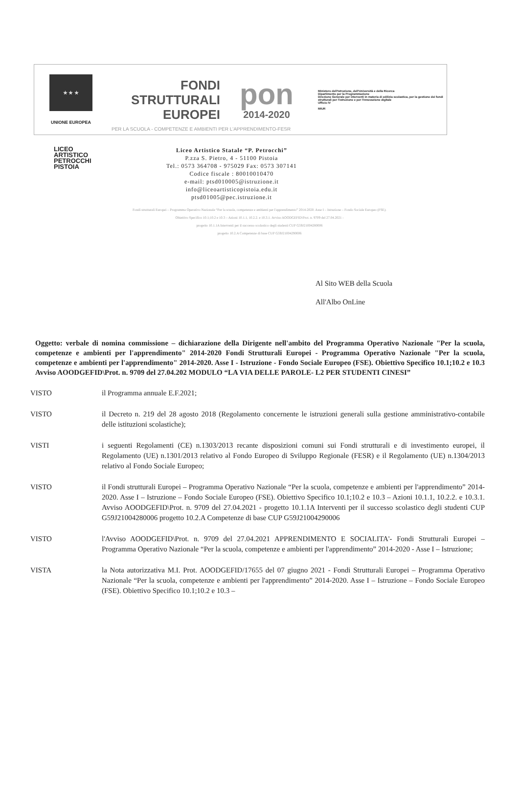★ ★ ★
UNIONE EUROPEA
FONDI
STRUTTURALI
EUROPEI
pon
2014-2020
Ministero dell'Istruzione, dell'Università e della Ricerca
Dipartimento per la Programmazione
Direzione Generale per interventi in materia di edilizia scolastica, per la gestione dei fondi strutturali per l'istruzione e per l'innovazione digitale
Ufficio IV
MIUR
PER LA SCUOLA - COMPETENZE E AMBIENTI PER L'APPRENDIMENTO-FESR
LICEO
ARTISTICO
PETROCCHI
PISTOIA
Liceo Artistico Statale “P. Petrocchi”
P.zza S. Pietro, 4 - 51100 Pistoia
Tel.: 0573 364708 - 975029 Fax: 0573 307141
Codice fiscale : 80010010470
e-mail: ptsd010005@istruzione.it
info@liceoartisticopistoia.edu.it
ptsd01005@pec.istruzione.it
Fondi strutturali Europei – Programma Operativo Nazionale “Per la scuola, competenze e ambienti per l'apprendimento” 2014-2020. Asse I – Istruzione – Fondo Sociale Europeo (FSE).
Obiettivo Specifico 10.1;10.2 e 10.3 – Azioni 10.1.1, 10.2.2. e 10.3.1. Avviso AOODGEFID\Prot. n. 9709 del 27.04.2021 -
progetto 10.1.1A Interventi per il successo scolastico degli studenti CUP G59J21004280006
progetto 10.2.A Competenze di base CUP G59J21004290006
Al Sito WEB della Scuola
All'Albo OnLine
Oggetto: verbale di nomina commissione – dichiarazione della Dirigente nell'ambito del Programma Operativo Nazionale "Per la scuola, competenze e ambienti per l'apprendimento" 2014-2020 Fondi Strutturali Europei - Programma Operativo Nazionale "Per la scuola, competenze e ambienti per l'apprendimento" 2014-2020. Asse I - Istruzione - Fondo Sociale Europeo (FSE). Obiettivo Specifico 10.1;10.2 e 10.3 Avviso AOODGEFID\Prot. n. 9709 del 27.04.202 MODULO “LA VIA DELLE PAROLE- L2 PER STUDENTI CINESI”
VISTO il Programma annuale E.F.2021;
VISTO il Decreto n. 219 del 28 agosto 2018 (Regolamento concernente le istruzioni generali sulla gestione amministrativo-contabile delle istituzioni scolastiche);
VISTI i seguenti Regolamenti (CE) n.1303/2013 recante disposizioni comuni sui Fondi strutturali e di investimento europei, il Regolamento (UE) n.1301/2013 relativo al Fondo Europeo di Sviluppo Regionale (FESR) e il Regolamento (UE) n.1304/2013 relativo al Fondo Sociale Europeo;
VISTO il Fondi strutturali Europei – Programma Operativo Nazionale “Per la scuola, competenze e ambienti per l'apprendimento” 2014-2020. Asse I – Istruzione – Fondo Sociale Europeo (FSE). Obiettivo Specifico 10.1;10.2 e 10.3 – Azioni 10.1.1, 10.2.2. e 10.3.1. Avviso AOODGEFID\Prot. n. 9709 del 27.04.2021 - progetto 10.1.1A Interventi per il successo scolastico degli studenti CUP G59J21004280006 progetto 10.2.A Competenze di base CUP G59J21004290006
VISTO l'Avviso AOODGEFID\Prot. n. 9709 del 27.04.2021 APPRENDIMENTO E SOCIALITA'- Fondi Strutturali Europei – Programma Operativo Nazionale “Per la scuola, competenze e ambienti per l'apprendimento” 2014-2020 - Asse I – Istruzione;
VISTA la Nota autorizzativa M.I. Prot. AOODGEFID/17655 del 07 giugno 2021 - Fondi Strutturali Europei – Programma Operativo Nazionale “Per la scuola, competenze e ambienti per l'apprendimento” 2014-2020. Asse I – Istruzione – Fondo Sociale Europeo (FSE). Obiettivo Specifico 10.1;10.2 e 10.3 –